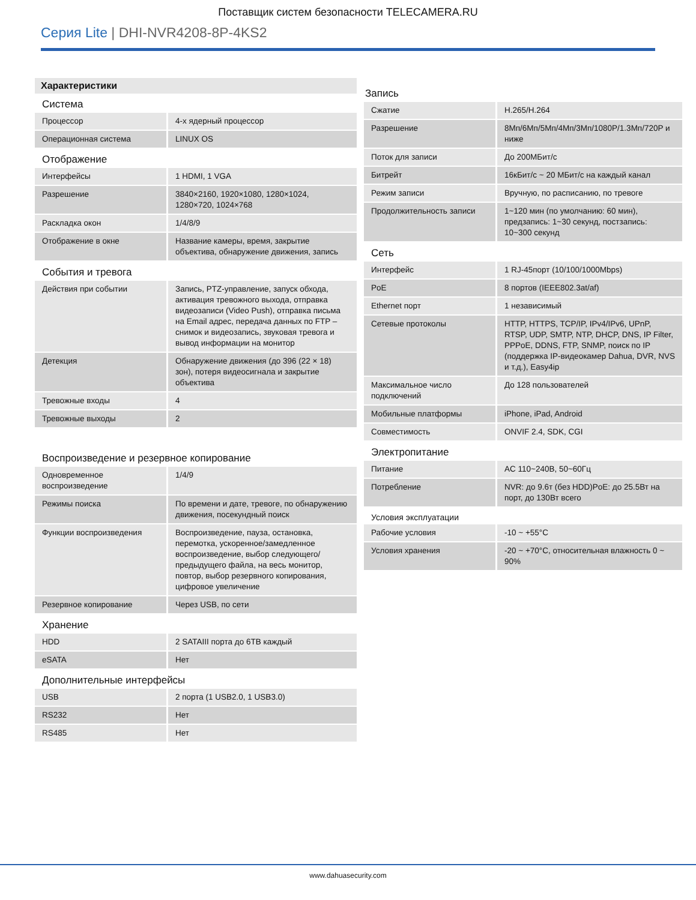Поставщик систем безопасности TELECAMERA.RU
Серия Lite | DHI-NVR4208-8P-4KS2
Характеристики
Система
| Процессор | 4-х ядерный процессор |
| Операционная система | LINUX OS |
Отображение
| Интерфейсы | 1 HDMI, 1 VGA |
| Разрешение | 3840×2160, 1920×1080, 1280×1024, 1280×720, 1024×768 |
| Раскладка окон | 1/4/8/9 |
| Отображение в окне | Название камеры, время, закрытие объектива, обнаружение движения, запись |
События и тревога
| Действия при событии | Запись, PTZ-управление, запуск обхода, активация тревожного выхода, отправка видеозаписи (Video Push), отправка письма на Email адрес, передача данных по FTP – снимок и видеозапись, звуковая тревога и вывод информации на монитор |
| Детекция | Обнаружение движения (до 396 (22 × 18) зон), потеря видеосигнала и закрытие объектива |
| Тревожные входы | 4 |
| Тревожные выходы | 2 |
Воспроизведение и резервное копирование
| Одновременное воспроизведение | 1/4/9 |
| Режимы поиска | По времени и дате, тревоге, по обнаружению движения, посекундный поиск |
| Функции воспроизведения | Воспроизведение, пауза, остановка, перемотка, ускоренное/замедленное воспроизведение, выбор следующего/предыдущего файла, на весь монитор, повтор, выбор резервного копирования, цифровое увеличение |
| Резервное копирование | Через USB, по сети |
Хранение
| HDD | 2 SATAIII порта до 6TB каждый |
| eSATA | Нет |
Дополнительные интерфейсы
| USB | 2 порта (1 USB2.0, 1 USB3.0) |
| RS232 | Нет |
| RS485 | Нет |
Запись
| Сжатие | H.265/H.264 |
| Разрешение | 8Мп/6Мп/5Мп/4Мп/3Мп/1080P/1.3Мп/720P и ниже |
| Поток для записи | До 200МБит/с |
| Битрейт | 16кБит/с ~ 20 МБит/с на каждый канал |
| Режим записи | Вручную, по расписанию, по тревоге |
| Продолжительность записи | 1~120 мин (по умолчанию: 60 мин), предзапись: 1~30 секунд, постзапись: 10~300 секунд |
Сеть
| Интерфейс | 1 RJ-45порт (10/100/1000Mbps) |
| PoE | 8 портов (IEEE802.3at/af) |
| Ethernet порт | 1 независимый |
| Сетевые протоколы | HTTP, HTTPS, TCP/IP, IPv4/IPv6, UPnP, RTSP, UDP, SMTP, NTP, DHCP, DNS, IP Filter, PPPoE, DDNS, FTP, SNMP, поиск по IP (поддержка IP-видеокамер Dahua, DVR, NVS и т.д.), Easy4ip |
| Максимальное число подключений | До 128 пользователей |
| Мобильные платформы | iPhone, iPad, Android |
| Совместимость | ONVIF 2.4, SDK, CGI |
Электропитание
| Питание | AC 110~240В, 50~60Гц |
| Потребление | NVR: до 9.6т (без HDD)PoE: до 25.5Вт на порт, до 130Вт всего |
Условия эксплуатации
| Рабочие условия | -10 ~ +55°C |
| Условия хранения | -20 ~ +70°C, относительная влажность 0 ~ 90% |
www.dahuasecurity.com